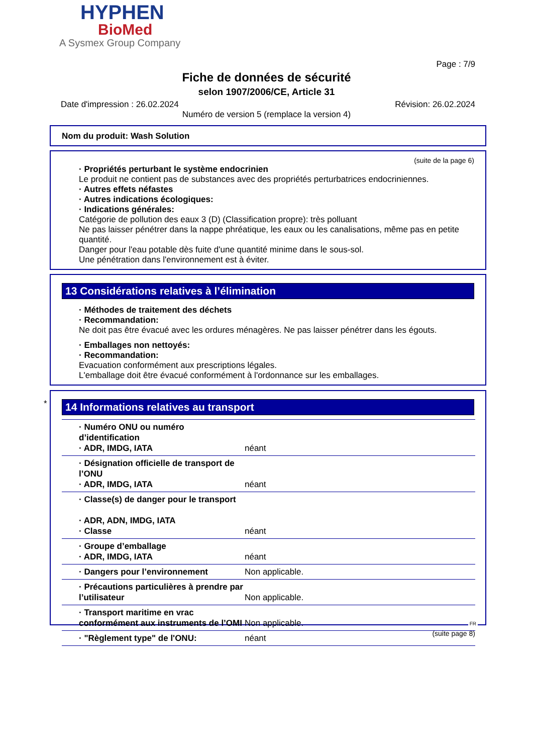HYPHEN
BioMed
A Sysmex Group Company
Page : 7/9
Fiche de données de sécurité
selon 1907/2006/CE, Article 31
Date d'impression : 26.02.2024 Révision: 26.02.2024
Numéro de version 5 (remplace la version 4)
Nom du produit: Wash Solution
(suite de la page 6)
· Propriétés perturbant le système endocrinien
Le produit ne contient pas de substances avec des propriétés perturbatrices endocriniennes.
· Autres effets néfastes
· Autres indications écologiques:
· Indications générales:
Catégorie de pollution des eaux 3 (D) (Classification propre): très polluant
Ne pas laisser pénétrer dans la nappe phréatique, les eaux ou les canalisations, même pas en petite quantité.
Danger pour l'eau potable dès fuite d'une quantité minime dans le sous-sol.
Une pénétration dans l'environnement est à éviter.
13 Considérations relatives à l’élimination
· Méthodes de traitement des déchets
· Recommandation:
Ne doit pas être évacué avec les ordures ménagères. Ne pas laisser pénétrer dans les égouts.
· Emballages non nettoyés:
· Recommandation:
Evacuation conformément aux prescriptions légales.
L'emballage doit être évacué conformément à l'ordonnance sur les emballages.
*
14 Informations relatives au transport
| · Numéro ONU ou numéro d’identification · ADR, IMDG, IATA | néant |
| · Désignation officielle de transport de l’ONU · ADR, IMDG, IATA | néant |
| · Classe(s) de danger pour le transport · ADR, ADN, IMDG, IATA · Classe | néant |
| · Groupe d’emballage · ADR, IMDG, IATA | néant |
| · Dangers pour l’environnement | Non applicable. |
| · Précautions particulières à prendre par l’utilisateur | Non applicable. |
| · Transport maritime en vrac conformément aux instruments de l’OMI | Non applicable. |
| · "Règlement type" de l'ONU: | néant |
FR
(suite page 8)